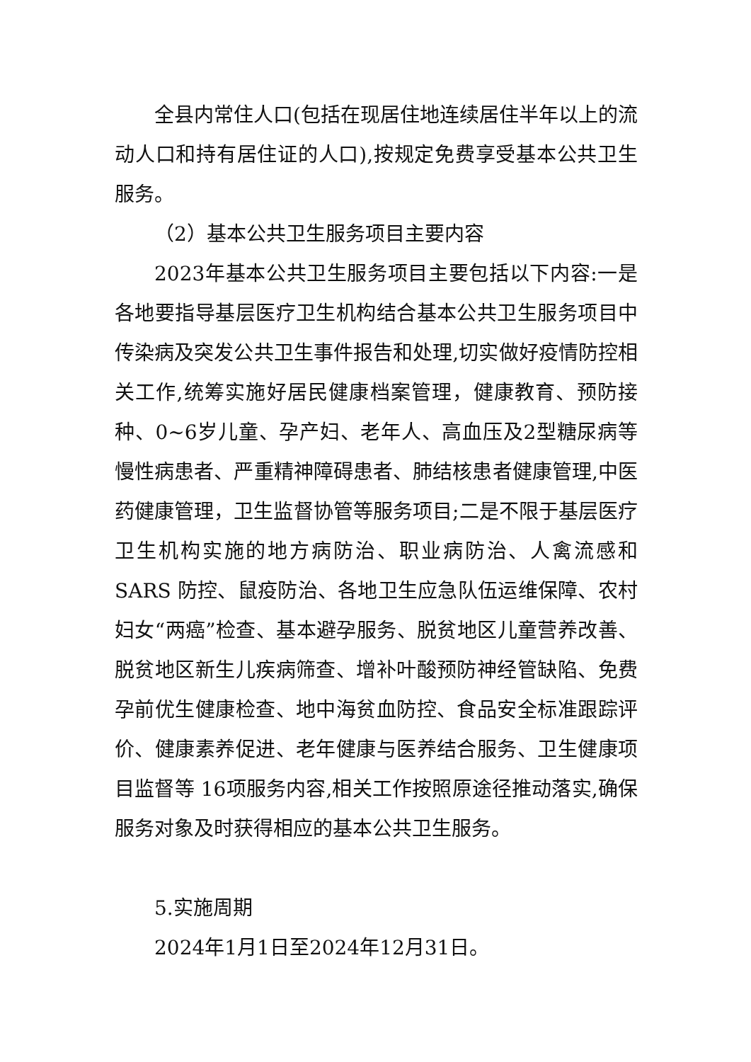全县内常住人口(包括在现居住地连续居住半年以上的流动人口和持有居住证的人口),按规定免费享受基本公共卫生服务。
（2）基本公共卫生服务项目主要内容
2023年基本公共卫生服务项目主要包括以下内容:一是各地要指导基层医疗卫生机构结合基本公共卫生服务项目中传染病及突发公共卫生事件报告和处理,切实做好疫情防控相关工作,统筹实施好居民健康档案管理，健康教育、预防接种、0~6岁儿童、孕产妇、老年人、高血压及2型糖尿病等慢性病患者、严重精神障碍患者、肺结核患者健康管理,中医药健康管理，卫生监督协管等服务项目;二是不限于基层医疗卫生机构实施的地方病防治、职业病防治、人禽流感和 SARS 防控、鼠疫防治、各地卫生应急队伍运维保障、农村妇女“两癌”检查、基本避孕服务、脱贫地区儿童营养改善、脱贫地区新生儿疾病筛查、增补叶酸预防神经管缺陷、免费孕前优生健康检查、地中海贫血防控、食品安全标准跟踪评价、健康素养促进、老年健康与医养结合服务、卫生健康项目监督等 16项服务内容,相关工作按照原途径推动落实,确保服务对象及时获得相应的基本公共卫生服务。
5.实施周期
2024年1月1日至2024年12月31日。